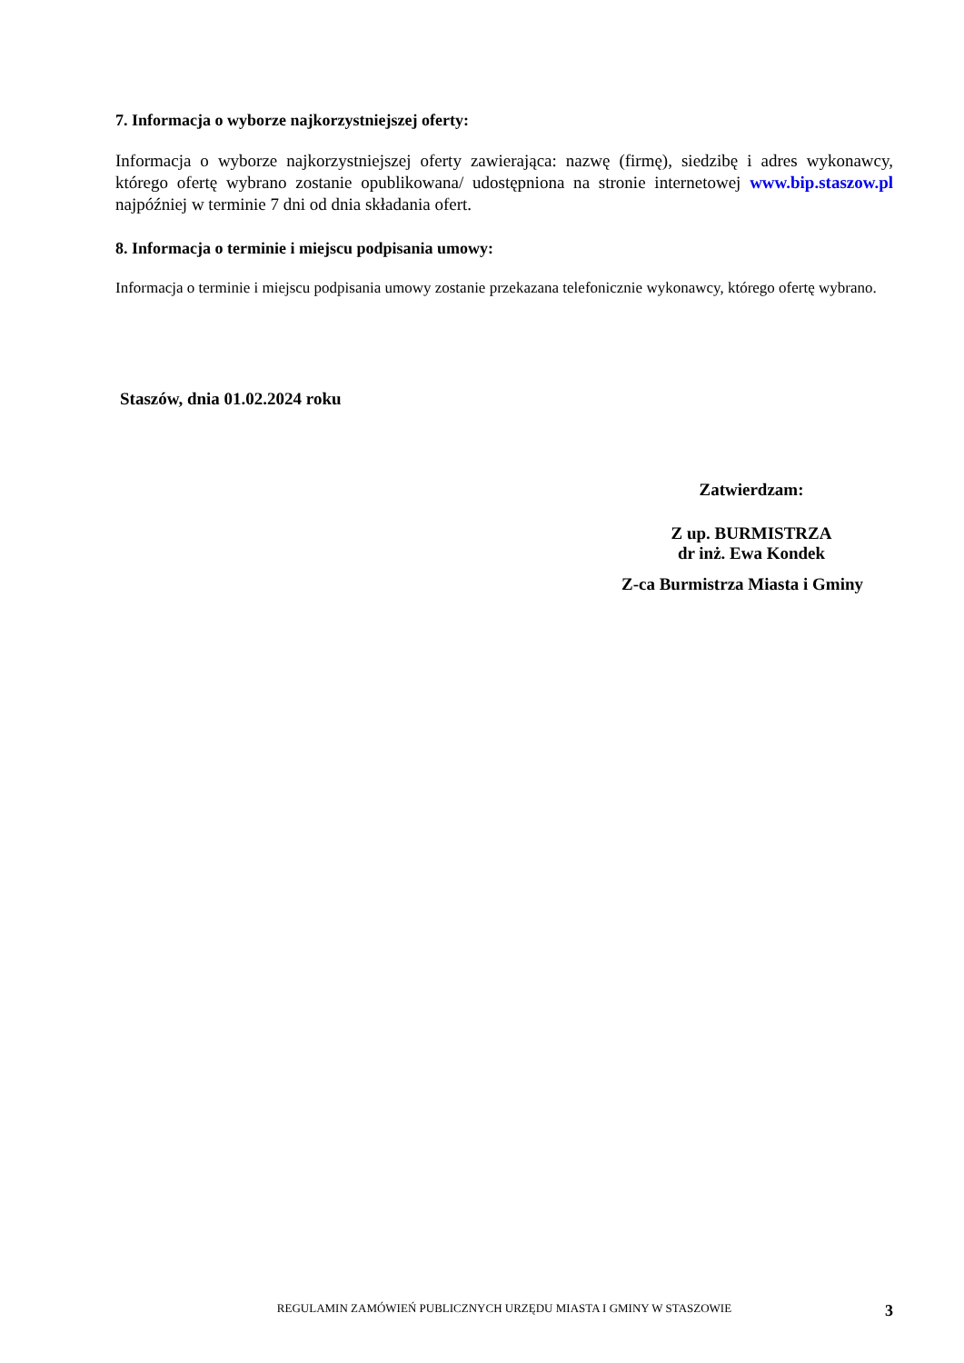7. Informacja o wyborze najkorzystniejszej oferty:
Informacja o wyborze najkorzystniejszej oferty zawierająca: nazwę (firmę), siedzibę i adres wykonawcy, którego ofertę wybrano zostanie opublikowana/ udostępniona na stronie internetowej www.bip.staszow.pl najpóźniej w terminie 7 dni od dnia składania ofert.
8. Informacja o terminie i miejscu podpisania umowy:
Informacja o terminie i miejscu podpisania umowy zostanie przekazana telefonicznie wykonawcy, którego ofertę wybrano.
Staszów, dnia 01.02.2024 roku
Zatwierdzam:
Z up. BURMISTRZA
dr inż. Ewa Kondek
Z-ca Burmistrza Miasta i Gminy
REGULAMIN ZAMÓWIEŃ PUBLICZNYCH URZĘDU MIASTA I GMINY W STASZOWIE
3